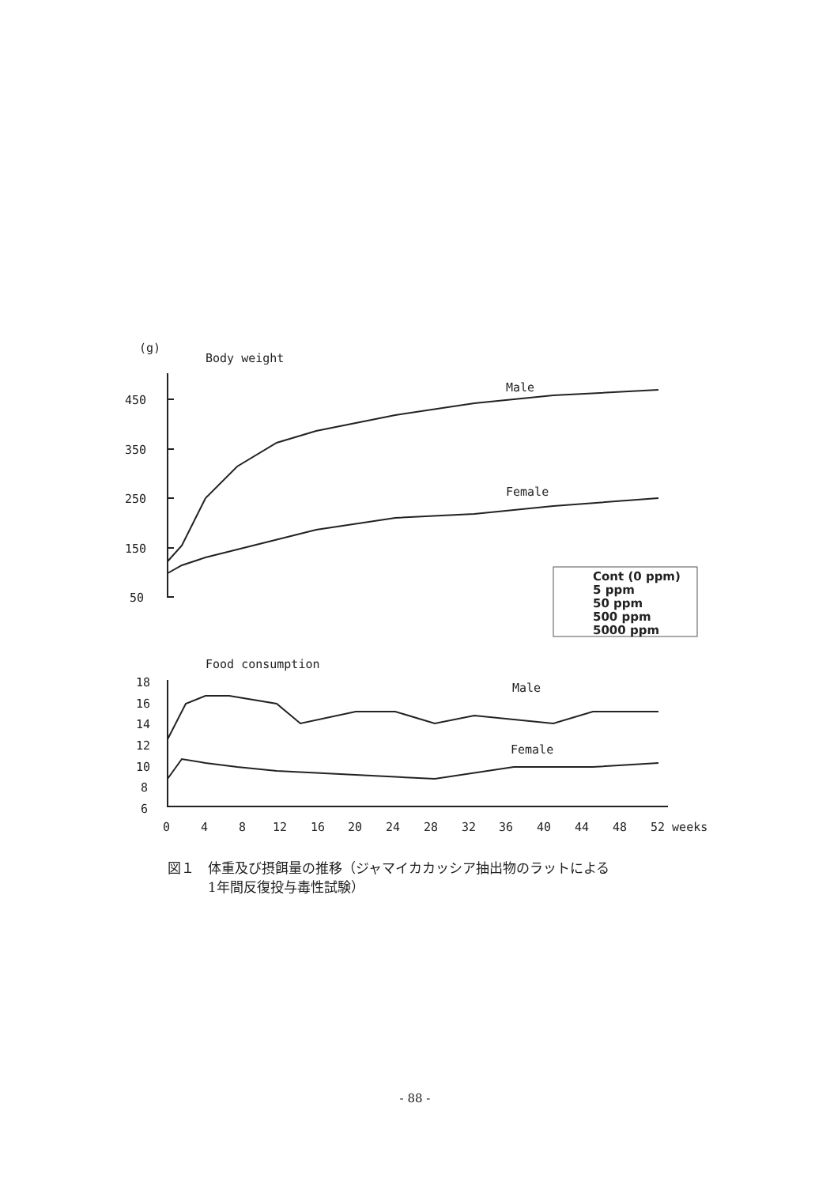(g)
Body weight
Male
Female
450
350
250
150
50
Food consumption
Male
Female
18
16
14
12
10
8
6
0
4
8
12
16
20
24
28
32
36
40
44
48
52 weeks
Cont (0 ppm)
5 ppm
50 ppm
500 ppm
5000 ppm
図１　体重及び摂餌量の推移（ジャマイカカッシア抽出物のラットによる
　　　1年間反復投与毒性試験）
- 88 -